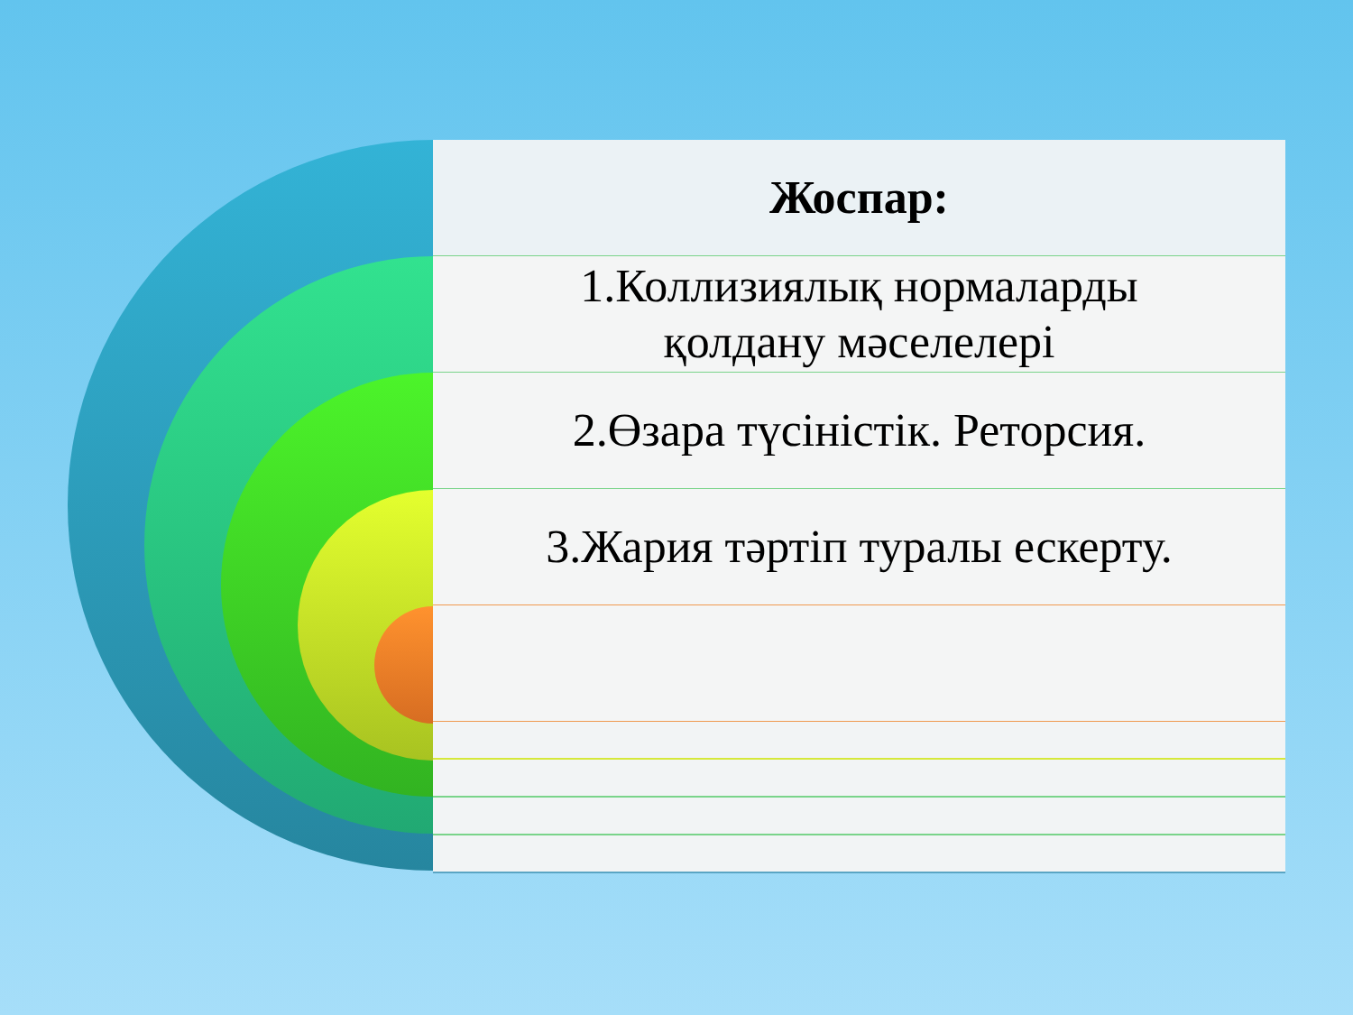Жоспар:
1.Коллизиялық нормаларды
қолдану мәселелері
2.Өзара түсіністік. Реторсия.
3.Жария тәртіп туралы ескерту.